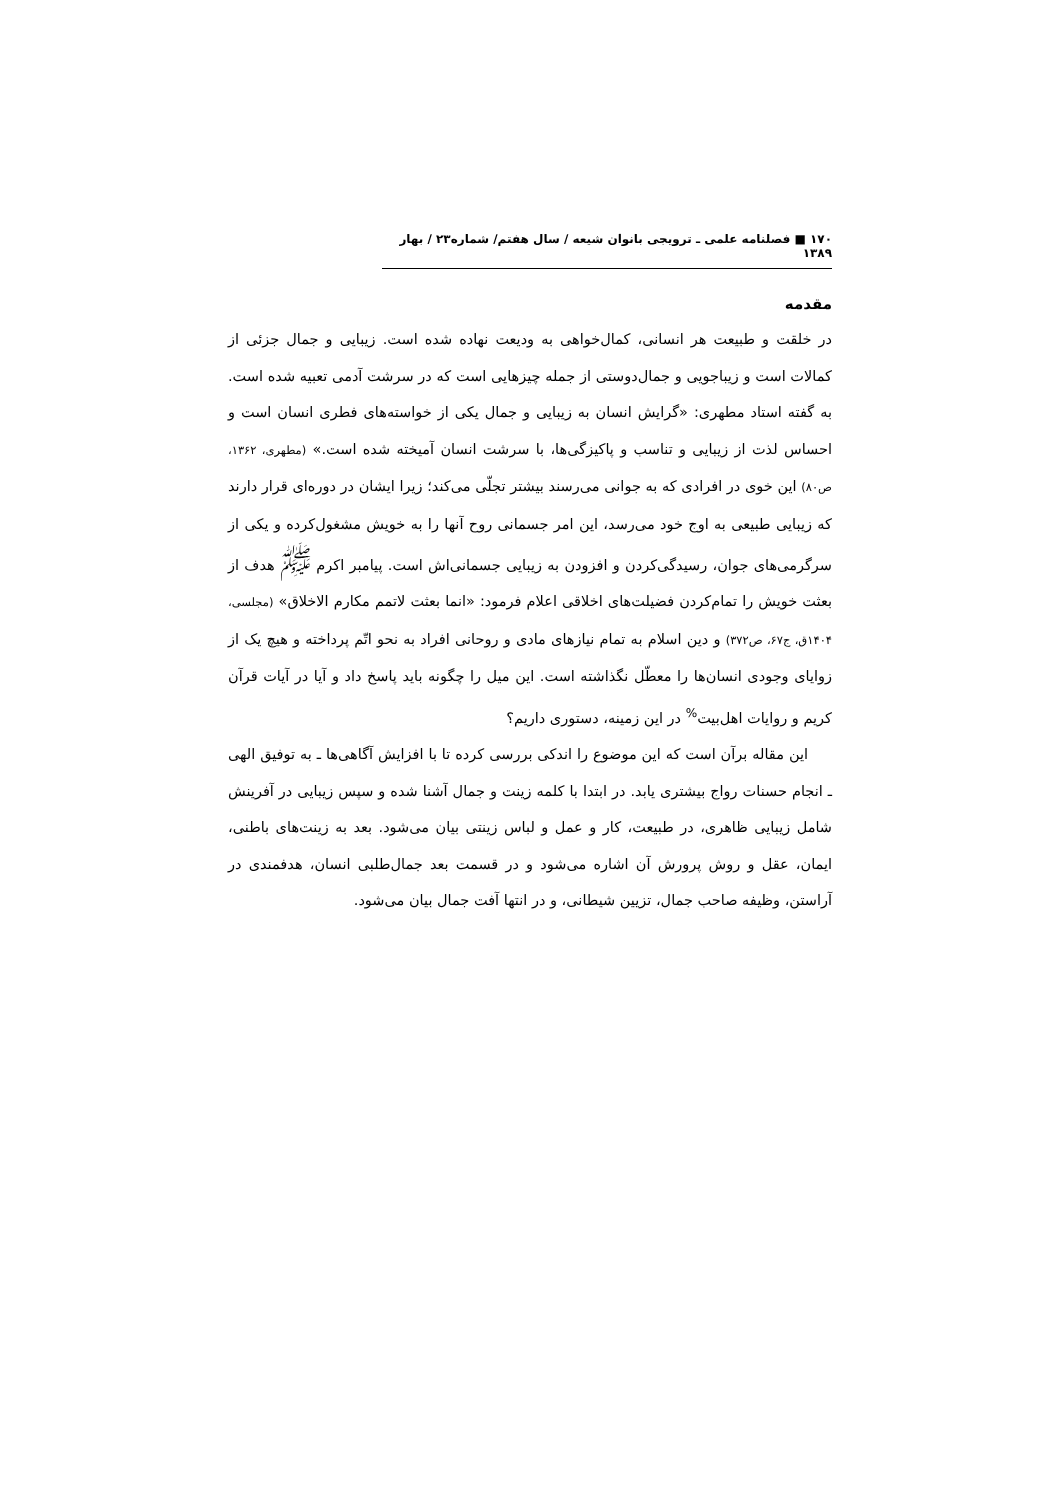۱۷۰ ■ فصلنامه علمی ـ ترویجی بانوان شیعه / سال هفتم/ شماره۲۳ / بهار ۱۳۸۹
مقدمه
در خلقت و طبیعت هر انسانی، کمال‌خواهی به ودیعت نهاده شده است. زیبایی و جمال جزئی از کمالات است و زیباجویی و جمال‌دوستی از جمله چیزهایی است که در سرشت آدمی تعبیه شده است. به گفته استاد مطهری: «گرایش انسان به زیبایی و جمال یکی از خواسته‌های فطری انسان است و احساس لذت از زیبایی و تناسب و پاکیزگی‌ها، با سرشت انسان آمیخته شده است.» (مطهری، ۱۳۶۲، ص۸۰) این خوی در افرادی که به جوانی می‌رسند بیشتر تجلّی می‌کند؛ زیرا ایشان در دوره‌ای قرار دارند که زیبایی طبیعی به اوج خود می‌رسد، این امر جسمانی روح آنها را به خویش مشغول‌کرده و یکی از سرگرمی‌های جوان، رسیدگی‌کردن و افزودن به زیبایی جسمانی‌اش است. پیامبر اکرم <sup>ﷺ</sup> هدف از بعثت خویش را تمام‌کردن فضیلت‌های اخلاقی اعلام فرمود: «انما بعثت لاتمم مکارم الاخلاق» (مجلسی، ۱۴۰۴ق، ج۶۷، ص۳۷۲) و دین اسلام به تمام نیازهای مادی و روحانی افراد به نحو اتّم پرداخته و هیچ یک از زوایای وجودی انسان‌ها را معطّل نگذاشته است. این میل را چگونه باید پاسخ داد و آیا در آیات قرآن کریم و روایات اهل‌بیت<sup>%</sup> در این زمینه، دستوری داریم؟
این مقاله برآن است که این موضوع را اندکی بررسی کرده تا با افزایش آگاهی‌ها ـ به توفیق الهی ـ انجام حسنات رواج بیشتری یابد. در ابتدا با کلمه زینت و جمال آشنا شده و سپس زیبایی در آفرینش شامل زیبایی ظاهری، در طبیعت، کار و عمل و لباس زینتی بیان می‌شود. بعد به زینت‌های باطنی، ایمان، عقل و روش پرورش آن اشاره می‌شود و در قسمت بعد جمال‌طلبی انسان، هدفمندی در آراستن، وظیفه صاحب جمال، تزیین شیطانی، و در انتها آفت جمال بیان می‌شود.